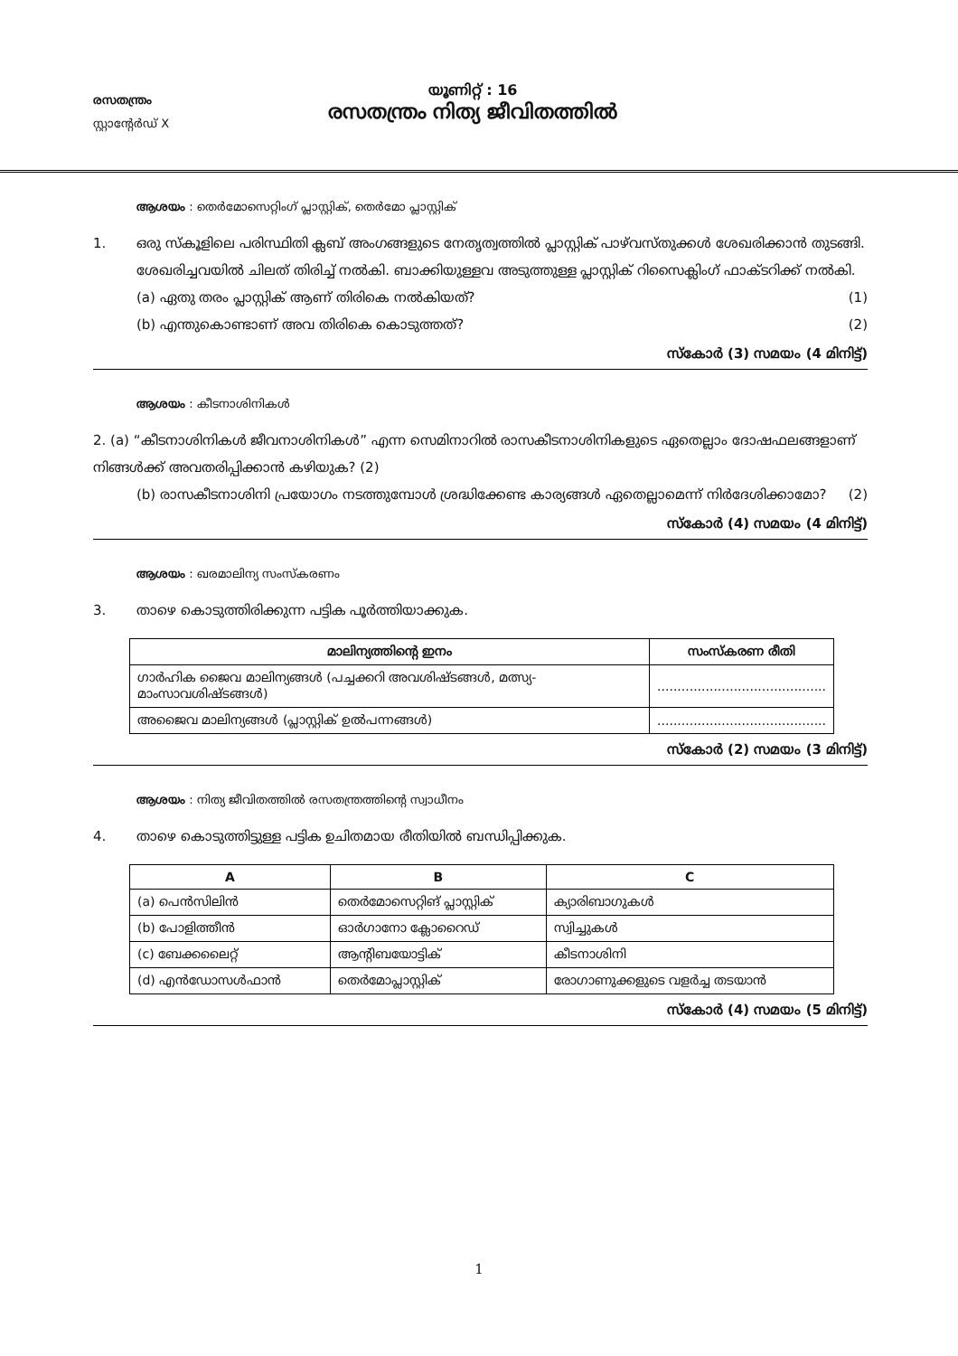രസതന്ത്രം
സ്റ്റാന്റേർഡ് X
യൂണിറ്റ് : 16
രസതന്ത്രം നിത്യ ജീവിതത്തിൽ
ആശയം : തെർമോസെറ്റിംഗ് പ്ലാസ്റ്റിക്, തെർമോ പ്ലാസ്റ്റിക്
1. ഒരു സ്കൂളിലെ പരിസ്ഥിതി ക്ലബ് അംഗങ്ങളുടെ നേതൃത്വത്തിൽ പ്ലാസ്റ്റിക് പാഴ്‌വസ്തുക്കൾ ശേഖരിക്കാൻ തുടങ്ങി. ശേഖരിച്ചവയിൽ ചിലത് തിരിച്ച് നൽകി. ബാക്കിയുള്ളവ അടുത്തുള്ള പ്ലാസ്റ്റിക് റിസൈക്ലിംഗ് ഫാക്ടറിക്ക് നൽകി.
(a) ഏതു തരം പ്ലാസ്റ്റിക് ആണ് തിരികെ നൽകിയത്? (1)
(b) എന്തുകൊണ്ടാണ് അവ തിരികെ കൊടുത്തത്? (2)
സ്കോർ (3) സമയം (4 മിനിട്ട്)
ആശയം : കീടനാശിനികൾ
2. (a) “കീടനാശിനികൾ ജീവനാശിനികൾ” എന്ന സെമിനാറിൽ രാസകീടനാശിനികളുടെ ഏതെല്ലാം ദോഷഫലങ്ങളാണ് നിങ്ങൾക്ക് അവതരിപ്പിക്കാൻ കഴിയുക? (2)
(b) രാസകീടനാശിനി പ്രയോഗം നടത്തുമ്പോൾ ശ്രദ്ധിക്കേണ്ട കാര്യങ്ങൾ ഏതെല്ലാമെന്ന് നിർദേശിക്കാമോ? (2)
സ്കോർ (4) സമയം (4 മിനിട്ട്)
ആശയം : ഖരമാലിന്യ സംസ്കരണം
3. താഴെ കൊടുത്തിരിക്കുന്ന പട്ടിക പൂർത്തിയാക്കുക.
| മാലിന്യത്തിന്റെ ഇനം | സംസ്കരണ രീതി |
| --- | --- |
| ഗാർഹിക ജൈവ മാലിന്യങ്ങൾ (പച്ചക്കറി അവശിഷ്ടങ്ങൾ, മത്സ്യ-മാംസാവശിഷ്ടങ്ങൾ) | .......................................... |
| അജൈവ മാലിന്യങ്ങൾ (പ്ലാസ്റ്റിക് ഉൽപന്നങ്ങൾ) | .......................................... |
സ്കോർ (2) സമയം (3 മിനിട്ട്)
ആശയം : നിത്യ ജീവിതത്തിൽ രസതന്ത്രത്തിന്റെ സ്വാധീനം
4. താഴെ കൊടുത്തിട്ടുള്ള പട്ടിക ഉചിതമായ രീതിയിൽ ബന്ധിപ്പിക്കുക.
| A | B | C |
| --- | --- | --- |
| (a) പെൻസിലിൻ | തെർമോസെറ്റിങ് പ്ലാസ്റ്റിക് | ക്യാരിബാഗുകൾ |
| (b) പോളിത്തീൻ | ഓർഗാനോ ക്ലോറൈഡ് | സ്വിച്ചുകൾ |
| (c) ബേക്കലൈറ്റ് | ആന്റിബയോട്ടിക് | കീടനാശിനി |
| (d) എൻഡോസൾഫാൻ | തെർമോപ്ലാസ്റ്റിക് | രോഗാണുക്കളുടെ വളർച്ച തടയാൻ |
സ്കോർ (4) സമയം (5 മിനിട്ട്)
1